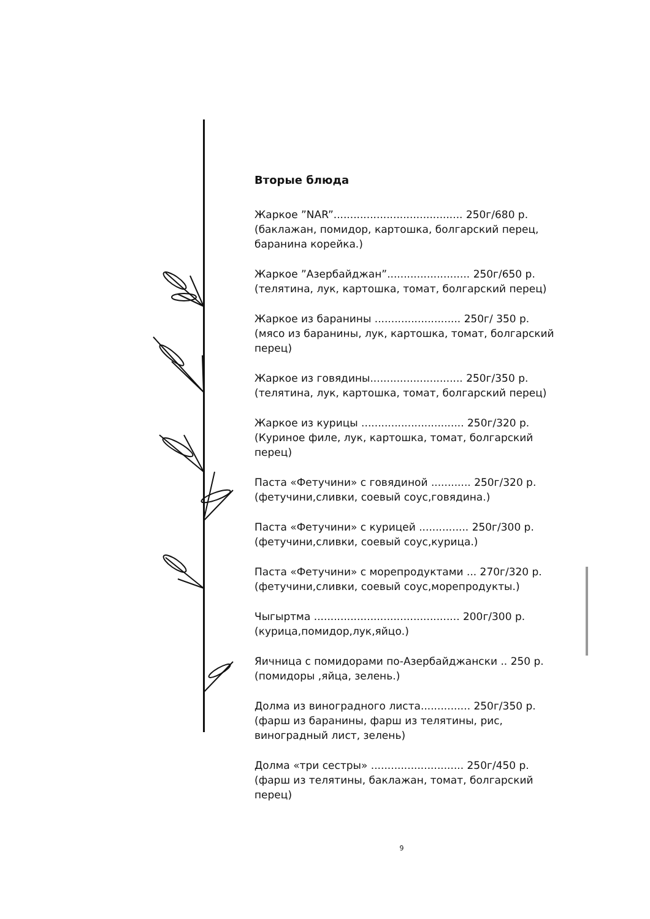Вторые блюда
Жаркое ”NAR”....................................... 250г/680 р.
(баклажан, помидор, картошка, болгарский перец, баранина корейка.)
Жаркое ”Азербайджан”......................... 250г/650 р.
(телятина, лук, картошка, томат, болгарский перец)
Жаркое из баранины .......................... 250г/ 350 р.
(мясо из баранины, лук, картошка, томат, болгарский перец)
Жаркое из говядины............................ 250г/350 р.
(телятина, лук, картошка, томат, болгарский перец)
Жаркое из курицы ............................... 250г/320 р.
(Куриное филе, лук, картошка, томат, болгарский перец)
Паста «Фетучини» с говядиной ............ 250г/320 р.
(фетучини,сливки, соевый соус,говядина.)
Паста «Фетучини» с курицей ............... 250г/300 р.
(фетучини,сливки, соевый соус,курица.)
Паста «Фетучини» с морепродуктами ... 270г/320 р.
(фетучини,сливки, соевый соус,морепродукты.)
Чыгыртма ............................................ 200г/300 р.
(курица,помидор,лук,яйцо.)
Яичница с помидорами по-Азербайджански .. 250 р.
(помидоры ,яйца, зелень.)
Долма из виноградного листа............... 250г/350 р.
(фарш из баранины, фарш из телятины, рис, виноградный лист, зелень)
Долма «три сестры» ............................ 250г/450 р.
(фарш из телятины, баклажан, томат, болгарский перец)
9